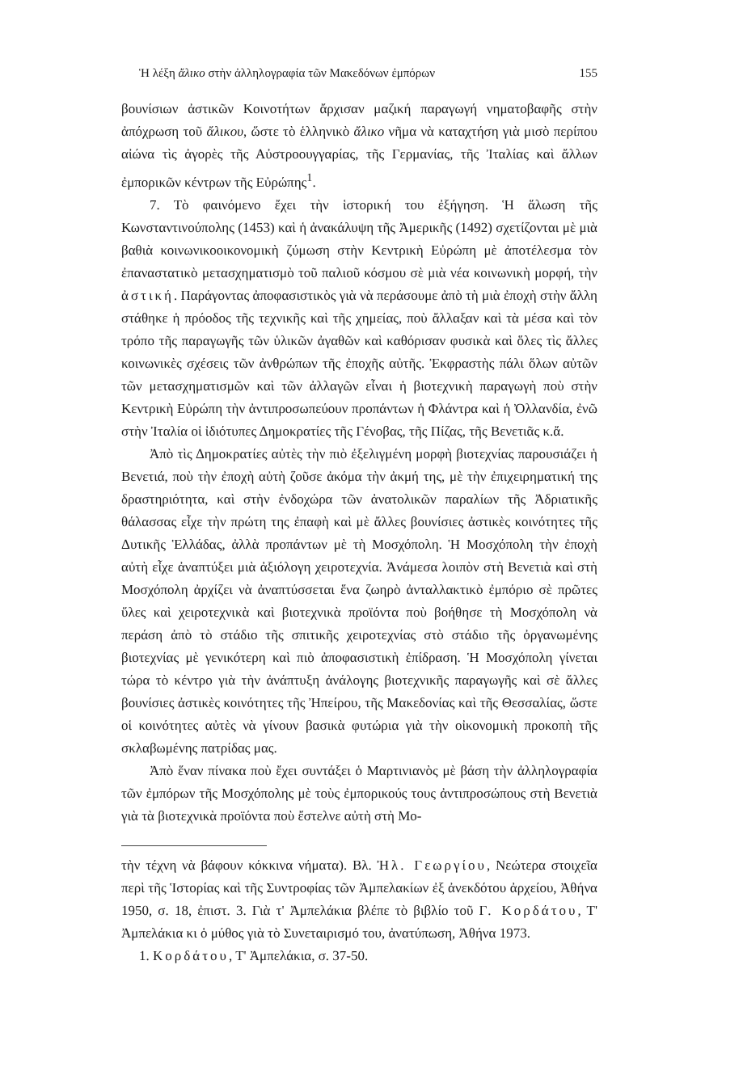Ἡ λέξη ἄλικο στὴν ἀλληλογραφία τῶν Μακεδόνων ἐμπόρων 155
βουνίσιων ἀστικῶν Κοινοτήτων ἄρχισαν μαζική παραγωγή νηματοβαφῆς στὴν ἀπόχρωση τοῦ ἄλικου, ὥστε τὸ ἑλληνικὸ ἄλικο νῆμα νὰ καταχτήση γιὰ μισὸ περίπου αἰώνα τὶς ἀγορὲς τῆς Αὐστροουγγαρίας, τῆς Γερμανίας, τῆς Ἰταλίας καὶ ἄλλων ἐμπορικῶν κέντρων τῆς Εὐρώπης<sup>1</sup>.
7. Τὸ φαινόμενο ἔχει τὴν ἱστορική του ἐξήγηση. Ἡ ἅλωση τῆς Κωνσταντινούπολης (1453) καὶ ἡ ἀνακάλυψη τῆς Ἀμερικῆς (1492) σχετίζονται μὲ μιὰ βαθιὰ κοινωνικοοικονομικὴ ζύμωση στὴν Κεντρικὴ Εὐρώπη μὲ ἀποτέλεσμα τὸν ἐπαναστατικὸ μετασχηματισμὸ τοῦ παλιοῦ κόσμου σὲ μιὰ νέα κοινωνικὴ μορφή, τὴν ἀστική. Παράγοντας ἀποφασιστικὸς γιὰ νὰ περάσουμε ἀπὸ τὴ μιὰ ἐποχὴ στὴν ἄλλη στάθηκε ἡ πρόοδος τῆς τεχνικῆς καὶ τῆς χημείας, ποὺ ἄλλαξαν καὶ τὰ μέσα καὶ τὸν τρόπο τῆς παραγωγῆς τῶν ὑλικῶν ἀγαθῶν καὶ καθόρισαν φυσικὰ καὶ ὅλες τὶς ἄλλες κοινωνικὲς σχέσεις τῶν ἀνθρώπων τῆς ἐποχῆς αὐτῆς. Ἐκφραστὴς πάλι ὅλων αὐτῶν τῶν μετασχηματισμῶν καὶ τῶν ἀλλαγῶν εἶναι ἡ βιοτεχνικὴ παραγωγὴ ποὺ στὴν Κεντρικὴ Εὐρώπη τὴν ἀντιπροσωπεύουν προπάντων ἡ Φλάντρα καὶ ἡ Ὀλλανδία, ἐνῶ στὴν Ἰταλία οἱ ἰδιότυπες Δημοκρατίες τῆς Γένοβας, τῆς Πίζας, τῆς Βενετιᾶς κ.ἄ.
Ἀπὸ τὶς Δημοκρατίες αὐτὲς τὴν πιὸ ἐξελιγμένη μορφὴ βιοτεχνίας παρουσιάζει ἡ Βενετιά, ποὺ τὴν ἐποχὴ αὐτὴ ζοῦσε ἀκόμα τὴν ἀκμή της, μὲ τὴν ἐπιχειρηματική της δραστηριότητα, καὶ στὴν ἐνδοχώρα τῶν ἀνατολικῶν παραλίων τῆς Ἀδριατικῆς θάλασσας εἶχε τὴν πρώτη της ἐπαφὴ καὶ μὲ ἄλλες βουνίσιες ἀστικὲς κοινότητες τῆς Δυτικῆς Ἑλλάδας, ἀλλὰ προπάντων μὲ τὴ Μοσχόπολη. Ἡ Μοσχόπολη τὴν ἐποχὴ αὐτὴ εἶχε ἀναπτύξει μιὰ ἀξιόλογη χειροτεχνία. Ἀνάμεσα λοιπὸν στὴ Βενετιὰ καὶ στὴ Μοσχόπολη ἀρχίζει νὰ ἀναπτύσσεται ἕνα ζωηρὸ ἀνταλλακτικὸ ἐμπόριο σὲ πρῶτες ὕλες καὶ χειροτεχνικὰ καὶ βιοτεχνικὰ προϊόντα ποὺ βοήθησε τὴ Μοσχόπολη νὰ περάση ἀπὸ τὸ στάδιο τῆς σπιτικῆς χειροτεχνίας στὸ στάδιο τῆς ὀργανωμένης βιοτεχνίας μὲ γενικότερη καὶ πιὸ ἀποφασιστικὴ ἐπίδραση. Ἡ Μοσχόπολη γίνεται τώρα τὸ κέντρο γιὰ τὴν ἀνάπτυξη ἀνάλογης βιοτεχνικῆς παραγωγῆς καὶ σὲ ἄλλες βουνίσιες ἀστικὲς κοινότητες τῆς Ἠπείρου, τῆς Μακεδονίας καὶ τῆς Θεσσαλίας, ὥστε οἱ κοινότητες αὐτὲς νὰ γίνουν βασικὰ φυτώρια γιὰ τὴν οἰκονομικὴ προκοπὴ τῆς σκλαβωμένης πατρίδας μας.
Ἀπὸ ἕναν πίνακα ποὺ ἔχει συντάξει ὁ Μαρτινιανὸς μὲ βάση τὴν ἀλληλογραφία τῶν ἐμπόρων τῆς Μοσχόπολης μὲ τοὺς ἐμπορικούς τους ἀντιπροσώπους στὴ Βενετιὰ γιὰ τὰ βιοτεχνικὰ προϊόντα ποὺ ἔστελνε αὐτὴ στὴ Μο-
τὴν τέχνη νὰ βάφουν κόκκινα νήματα). Βλ. Ἠλ. Γεωργίου, Νεώτερα στοιχεῖα περὶ τῆς Ἱστορίας καὶ τῆς Συντροφίας τῶν Ἀμπελακίων ἐξ ἀνεκδότου ἀρχείου, Ἀθήνα 1950, σ. 18, ἐπιστ. 3. Γιὰ τ' Ἀμπελάκια βλέπε τὸ βιβλίο τοῦ Γ. Κορδάτου, Τ' Ἀμπελάκια κι ὁ μύθος γιὰ τὸ Συνεταιρισμό του, ἀνατύπωση, Ἀθήνα 1973.
1. Κορδάτου, Τ' Ἀμπελάκια, σ. 37-50.